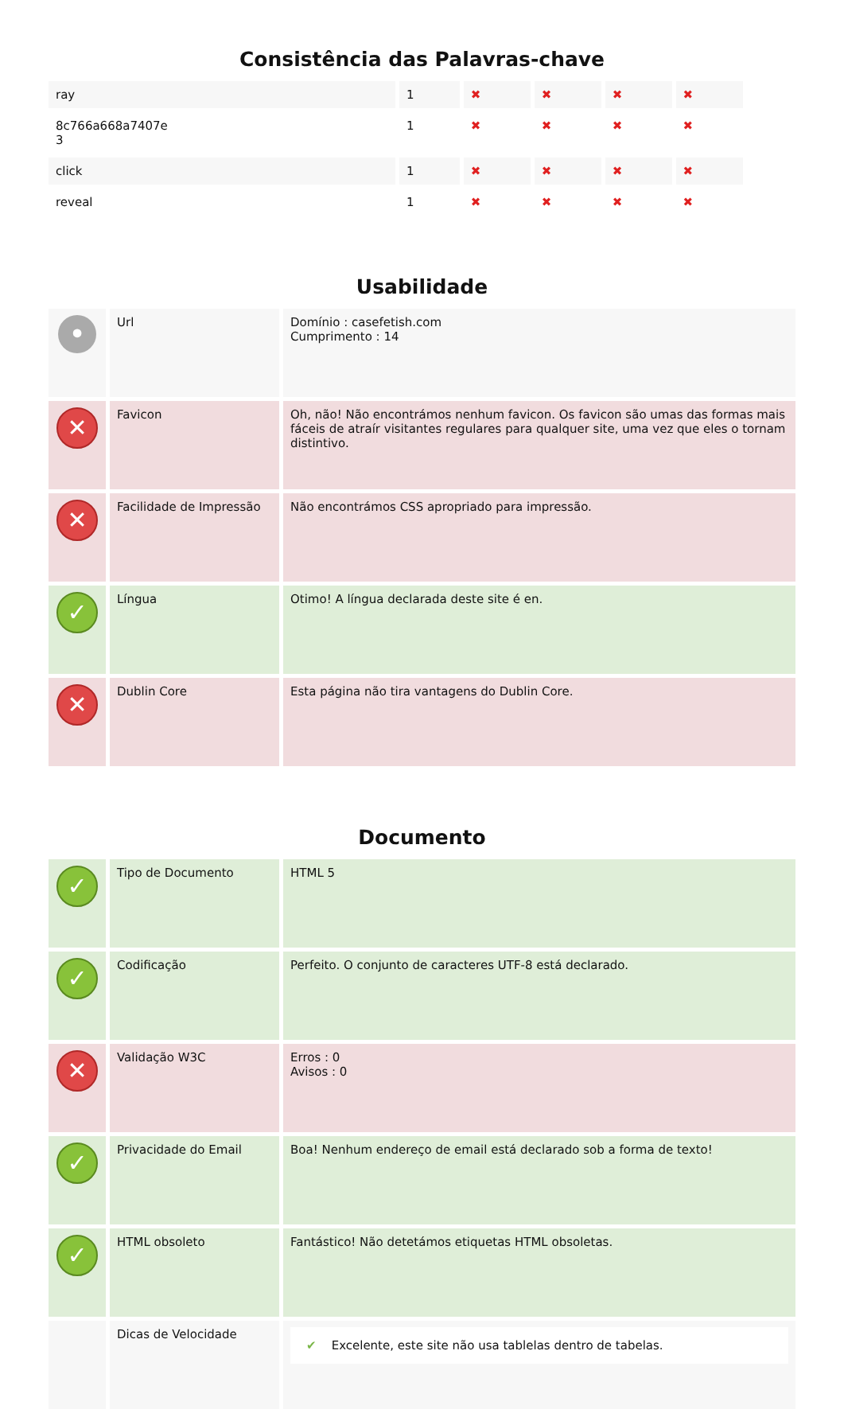Consistência das Palavras-chave
| ray | 1 | ✖ | ✖ | ✖ | ✖ |
| 8c766a668a7407e 3 | 1 | ✖ | ✖ | ✖ | ✖ |
| click | 1 | ✖ | ✖ | ✖ | ✖ |
| reveal | 1 | ✖ | ✖ | ✖ | ✖ |
Usabilidade
| • | Url | Domínio : casefetish.com Cumprimento : 14 |
| ✕ | Favicon | Oh, não! Não encontrámos nenhum favicon. Os favicon são umas das formas mais fáceis de atraír visitantes regulares para qualquer site, uma vez que eles o tornam distintivo. |
| ✕ | Facilidade de Impressão | Não encontrámos CSS apropriado para impressão. |
| ✓ | Língua | Otimo! A língua declarada deste site é en. |
| ✕ | Dublin Core | Esta página não tira vantagens do Dublin Core. |
Documento
| ✓ | Tipo de Documento | HTML 5 |
| ✓ | Codificação | Perfeito. O conjunto de caracteres UTF-8 está declarado. |
| ✕ | Validação W3C | Erros : 0 Avisos : 0 |
| ✓ | Privacidade do Email | Boa! Nenhum endereço de email está declarado sob a forma de texto! |
| ✓ | HTML obsoleto | Fantástico! Não detetámos etiquetas HTML obsoletas. |
| | Dicas de Velocidade | ✔ Excelente, este site não usa tablelas dentro de tabelas. |